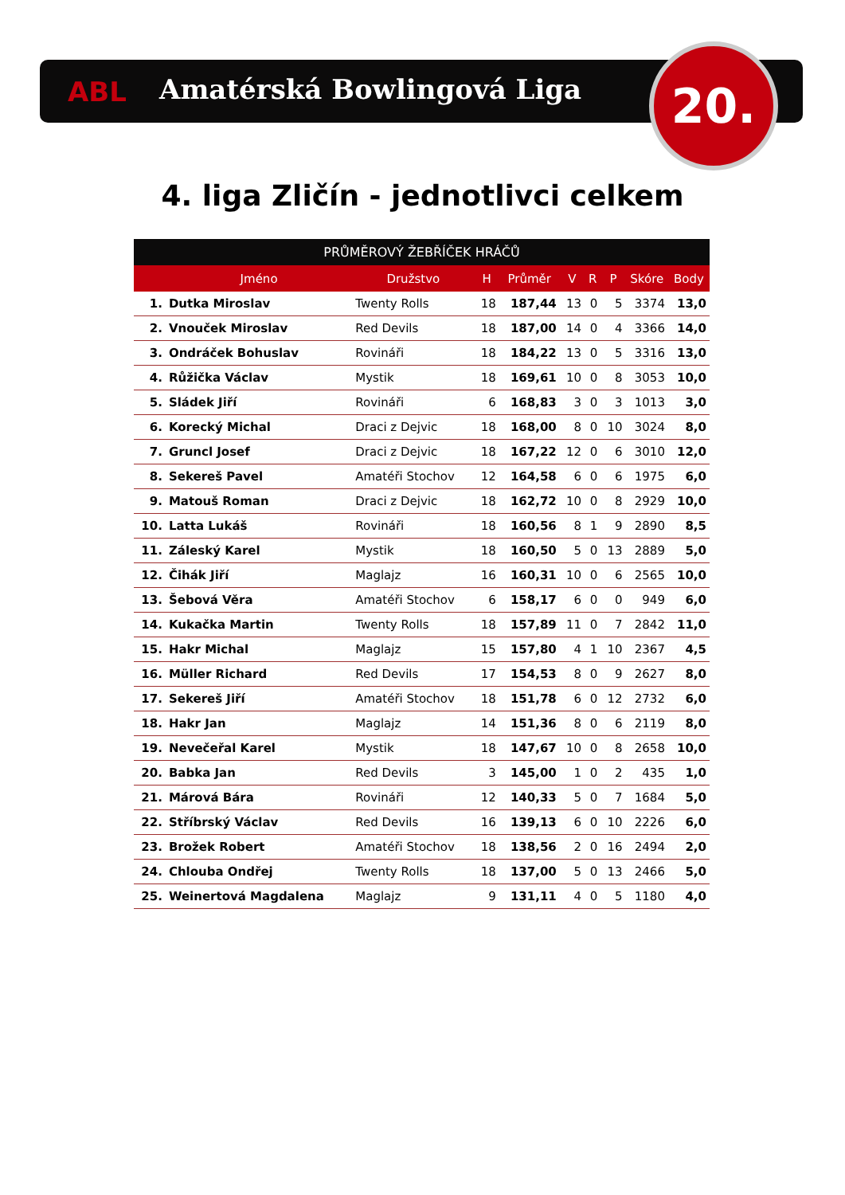ABL Amatérská Bowlingová Liga 20.
4. liga Zličín - jednotlivci celkem
| PRŮMĚROVÝ ŽEBŘÍČEK HRÁČŮ | | | | | | | | | |
| --- | --- | --- | --- | --- | --- | --- | --- | --- | --- |
| | Jméno | Družstvo | H | Průměr | V | R | P | Skóre | Body |
| 1. | Dutka Miroslav | Twenty Rolls | 18 | 187,44 | 13 | 0 | 5 | 3374 | 13,0 |
| 2. | Vnouček Miroslav | Red Devils | 18 | 187,00 | 14 | 0 | 4 | 3366 | 14,0 |
| 3. | Ondráček Bohuslav | Rovináři | 18 | 184,22 | 13 | 0 | 5 | 3316 | 13,0 |
| 4. | Růžička Václav | Mystik | 18 | 169,61 | 10 | 0 | 8 | 3053 | 10,0 |
| 5. | Sládek Jiří | Rovináři | 6 | 168,83 | 3 | 0 | 3 | 1013 | 3,0 |
| 6. | Korecký Michal | Draci z Dejvic | 18 | 168,00 | 8 | 0 | 10 | 3024 | 8,0 |
| 7. | Gruncl Josef | Draci z Dejvic | 18 | 167,22 | 12 | 0 | 6 | 3010 | 12,0 |
| 8. | Sekereš Pavel | Amatéři Stochov | 12 | 164,58 | 6 | 0 | 6 | 1975 | 6,0 |
| 9. | Matouš Roman | Draci z Dejvic | 18 | 162,72 | 10 | 0 | 8 | 2929 | 10,0 |
| 10. | Latta Lukáš | Rovináři | 18 | 160,56 | 8 | 1 | 9 | 2890 | 8,5 |
| 11. | Záleský Karel | Mystik | 18 | 160,50 | 5 | 0 | 13 | 2889 | 5,0 |
| 12. | Čihák Jiří | Maglajz | 16 | 160,31 | 10 | 0 | 6 | 2565 | 10,0 |
| 13. | Šebová Věra | Amatéři Stochov | 6 | 158,17 | 6 | 0 | 0 | 949 | 6,0 |
| 14. | Kukačka Martin | Twenty Rolls | 18 | 157,89 | 11 | 0 | 7 | 2842 | 11,0 |
| 15. | Hakr Michal | Maglajz | 15 | 157,80 | 4 | 1 | 10 | 2367 | 4,5 |
| 16. | Müller Richard | Red Devils | 17 | 154,53 | 8 | 0 | 9 | 2627 | 8,0 |
| 17. | Sekereš Jiří | Amatéři Stochov | 18 | 151,78 | 6 | 0 | 12 | 2732 | 6,0 |
| 18. | Hakr Jan | Maglajz | 14 | 151,36 | 8 | 0 | 6 | 2119 | 8,0 |
| 19. | Nevečeřal Karel | Mystik | 18 | 147,67 | 10 | 0 | 8 | 2658 | 10,0 |
| 20. | Babka Jan | Red Devils | 3 | 145,00 | 1 | 0 | 2 | 435 | 1,0 |
| 21. | Márová Bára | Rovináři | 12 | 140,33 | 5 | 0 | 7 | 1684 | 5,0 |
| 22. | Stříbrský Václav | Red Devils | 16 | 139,13 | 6 | 0 | 10 | 2226 | 6,0 |
| 23. | Brožek Robert | Amatéři Stochov | 18 | 138,56 | 2 | 0 | 16 | 2494 | 2,0 |
| 24. | Chlouba Ondřej | Twenty Rolls | 18 | 137,00 | 5 | 0 | 13 | 2466 | 5,0 |
| 25. | Weinertová Magdalena | Maglajz | 9 | 131,11 | 4 | 0 | 5 | 1180 | 4,0 |